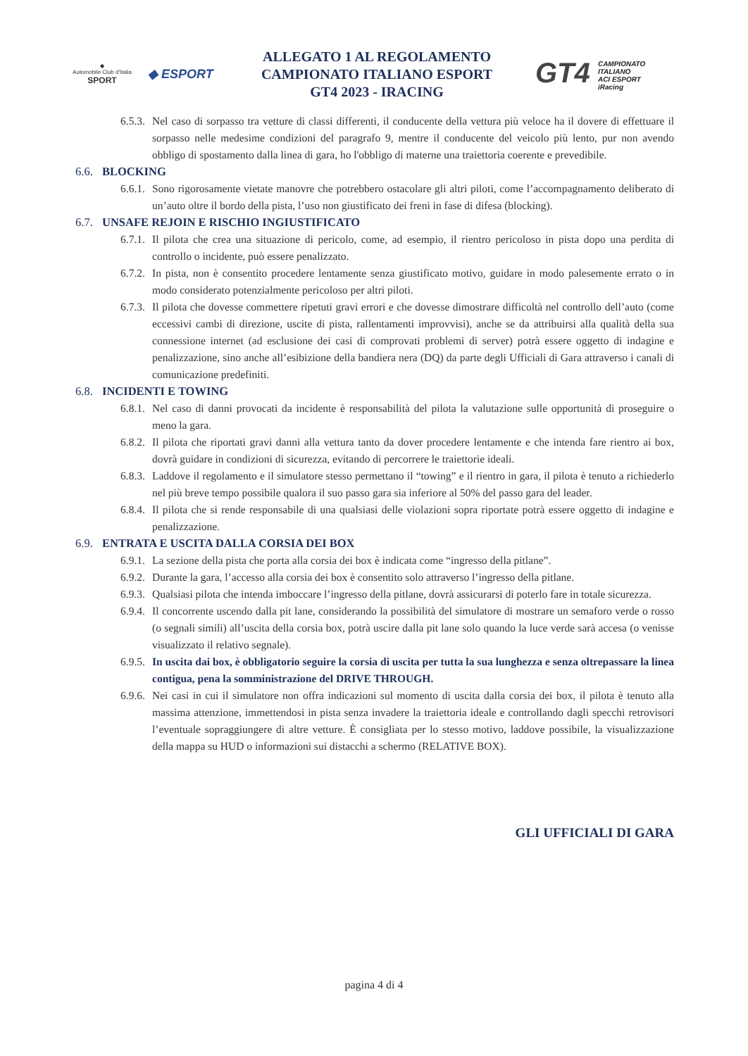◆
Automobile Club d'Italia
SPORT
◆ ESPORT
ALLEGATO 1 AL REGOLAMENTO
CAMPIONATO ITALIANO ESPORT
GT4 2023 - IRACING
GT4 CAMPIONATO
ITALIANO
ACI ESPORT
iRacing
6.5.3.
Nel caso di sorpasso tra vetture di classi differenti, il conducente della vettura più veloce ha il dovere di effettuare il sorpasso nelle medesime condizioni del paragrafo 9, mentre il conducente del veicolo più lento, pur non avendo obbligo di spostamento dalla linea di gara, ho l'obbligo di materne una traiettoria coerente e prevedibile.
6.6.
BLOCKING
6.6.1.
Sono rigorosamente vietate manovre che potrebbero ostacolare gli altri piloti, come l’accompagnamento deliberato di un’auto oltre il bordo della pista, l’uso non giustificato dei freni in fase di difesa (blocking).
6.7.
UNSAFE REJOIN E RISCHIO INGIUSTIFICATO
6.7.1.
Il pilota che crea una situazione di pericolo, come, ad esempio, il rientro pericoloso in pista dopo una perdita di controllo o incidente, può essere penalizzato.
6.7.2.
In pista, non è consentito procedere lentamente senza giustificato motivo, guidare in modo palesemente errato o in modo considerato potenzialmente pericoloso per altri piloti.
6.7.3.
Il pilota che dovesse commettere ripetuti gravi errori e che dovesse dimostrare difficoltà nel controllo dell’auto (come eccessivi cambi di direzione, uscite di pista, rallentamenti improvvisi), anche se da attribuirsi alla qualità della sua connessione internet (ad esclusione dei casi di comprovati problemi di server) potrà essere oggetto di indagine e penalizzazione, sino anche all’esibizione della bandiera nera (DQ) da parte degli Ufficiali di Gara attraverso i canali di comunicazione predefiniti.
6.8.
INCIDENTI E TOWING
6.8.1.
Nel caso di danni provocati da incidente è responsabilità del pilota la valutazione sulle opportunità di proseguire o meno la gara.
6.8.2.
Il pilota che riportati gravi danni alla vettura tanto da dover procedere lentamente e che intenda fare rientro ai box, dovrà guidare in condizioni di sicurezza, evitando di percorrere le traiettorie ideali.
6.8.3.
Laddove il regolamento e il simulatore stesso permettano il “towing” e il rientro in gara, il pilota è tenuto a richiederlo nel più breve tempo possibile qualora il suo passo gara sia inferiore al 50% del passo gara del leader.
6.8.4.
Il pilota che si rende responsabile di una qualsiasi delle violazioni sopra riportate potrà essere oggetto di indagine e penalizzazione.
6.9.
ENTRATA E USCITA DALLA CORSIA DEI BOX
6.9.1.
La sezione della pista che porta alla corsia dei box è indicata come “ingresso della pitlane”.
6.9.2.
Durante la gara, l’accesso alla corsia dei box è consentito solo attraverso l’ingresso della pitlane.
6.9.3.
Qualsiasi pilota che intenda imboccare l’ingresso della pitlane, dovrà assicurarsi di poterlo fare in totale sicurezza.
6.9.4.
Il concorrente uscendo dalla pit lane, considerando la possibilità del simulatore di mostrare un semaforo verde o rosso (o segnali simili) all’uscita della corsia box, potrà uscire dalla pit lane solo quando la luce verde sarà accesa (o venisse visualizzato il relativo segnale).
6.9.5.
In uscita dai box, è obbligatorio seguire la corsia di uscita per tutta la sua lunghezza e senza oltrepassare la linea contigua, pena la somministrazione del DRIVE THROUGH.
6.9.6.
Nei casi in cui il simulatore non offra indicazioni sul momento di uscita dalla corsia dei box, il pilota è tenuto alla massima attenzione, immettendosi in pista senza invadere la traiettoria ideale e controllando dagli specchi retrovisori l’eventuale sopraggiungere di altre vetture. È consigliata per lo stesso motivo, laddove possibile, la visualizzazione della mappa su HUD o informazioni sui distacchi a schermo (RELATIVE BOX).
GLI UFFICIALI DI GARA
pagina 4 di 4